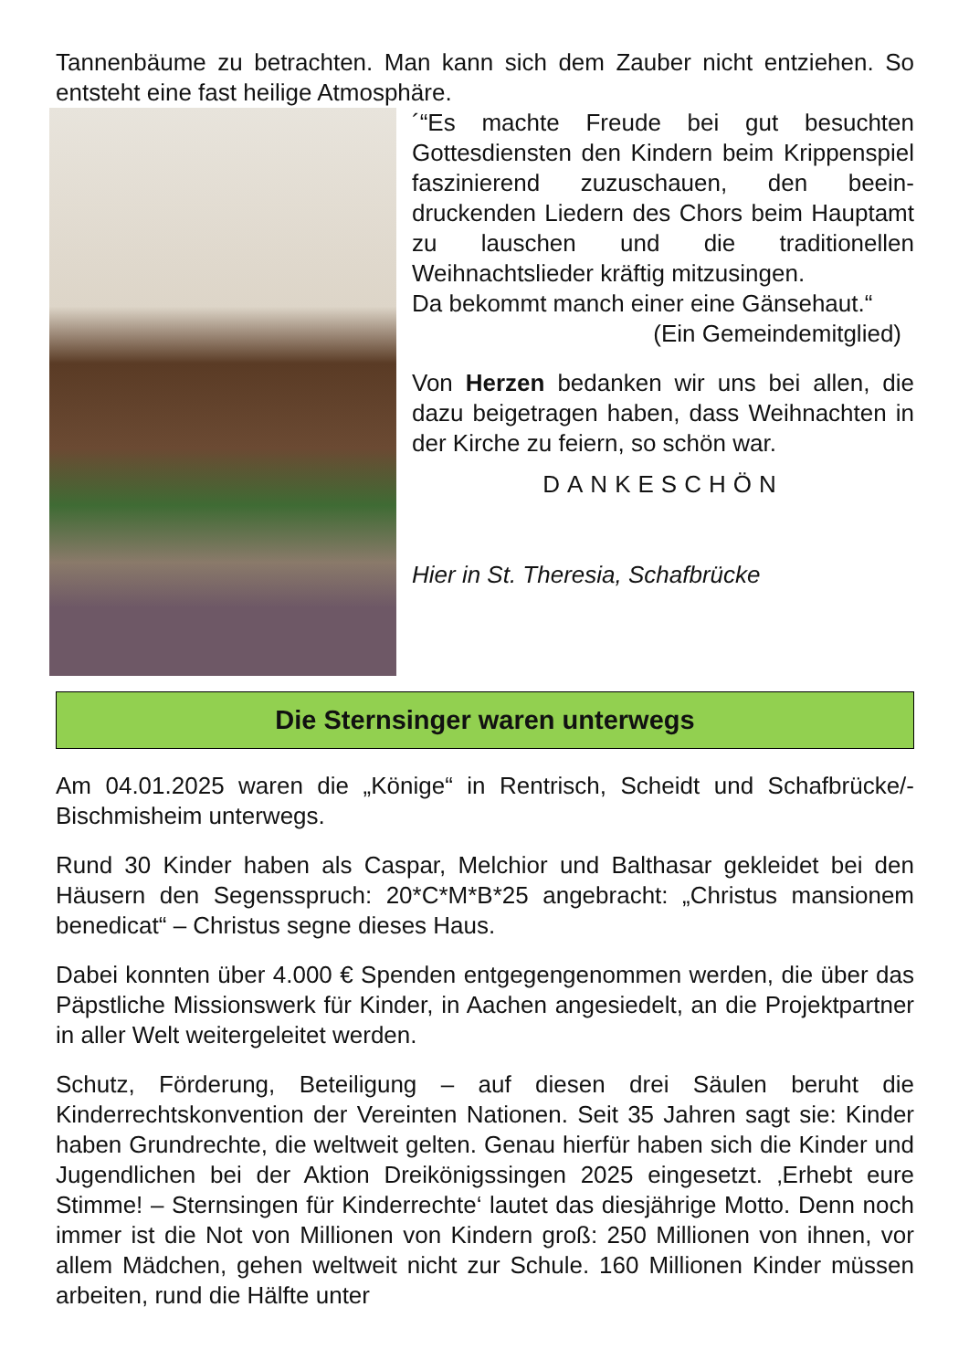Tannenbäume zu betrachten. Man kann sich dem Zauber nicht entziehen. So entsteht eine fast heilige Atmosphäre.
´“Es machte Freude bei gut besuchten Gottesdiensten den Kindern beim Krippen­spiel faszinierend zuzuschauen, den beein­druckenden Liedern des Chors beim Haupt­amt zu lauschen und die traditionellen Weihnachtslieder kräftig mitzusingen.
Da bekommt manch einer eine Gänsehaut.“
(Ein Gemeindemitglied)
Von Herzen bedanken wir uns bei allen, die dazu beigetragen haben, dass Weih­nachten in der Kirche zu feiern, so schön war.
DANKESCHÖN
Hier in St. Theresia, Schafbrücke
Die Sternsinger waren unterwegs
Am 04.01.2025 waren die „Könige“ in Rentrisch, Scheidt und Schafbrücke/-Bischmisheim unterwegs.
Rund 30 Kinder haben als Caspar, Melchior und Balthasar gekleidet bei den Häusern den Segensspruch: 20*C*M*B*25 angebracht: „Christus mansionem benedicat“ – Christus segne dieses Haus.
Dabei konnten über 4.000 € Spenden entgegengenommen werden, die über das Päpstliche Missionswerk für Kinder, in Aachen angesiedelt, an die Projektpartner in aller Welt weitergeleitet werden.
Schutz, Förderung, Beteiligung – auf diesen drei Säulen beruht die Kinderrechtskonvention der Vereinten Nationen. Seit 35 Jahren sagt sie: Kinder haben Grundrechte, die weltweit gelten. Genau hierfür haben sich die Kinder und Jugendlichen bei der Aktion Dreikönigssingen 2025 eingesetzt. ‚Erhebt eure Stimme! – Sternsingen für Kinderrechte‘ lautet das diesjährige Motto. Denn noch immer ist die Not von Millionen von Kindern groß: 250 Millionen von ihnen, vor allem Mädchen, gehen weltweit nicht zur Schule. 160 Millionen Kinder müssen arbeiten, rund die Hälfte unter